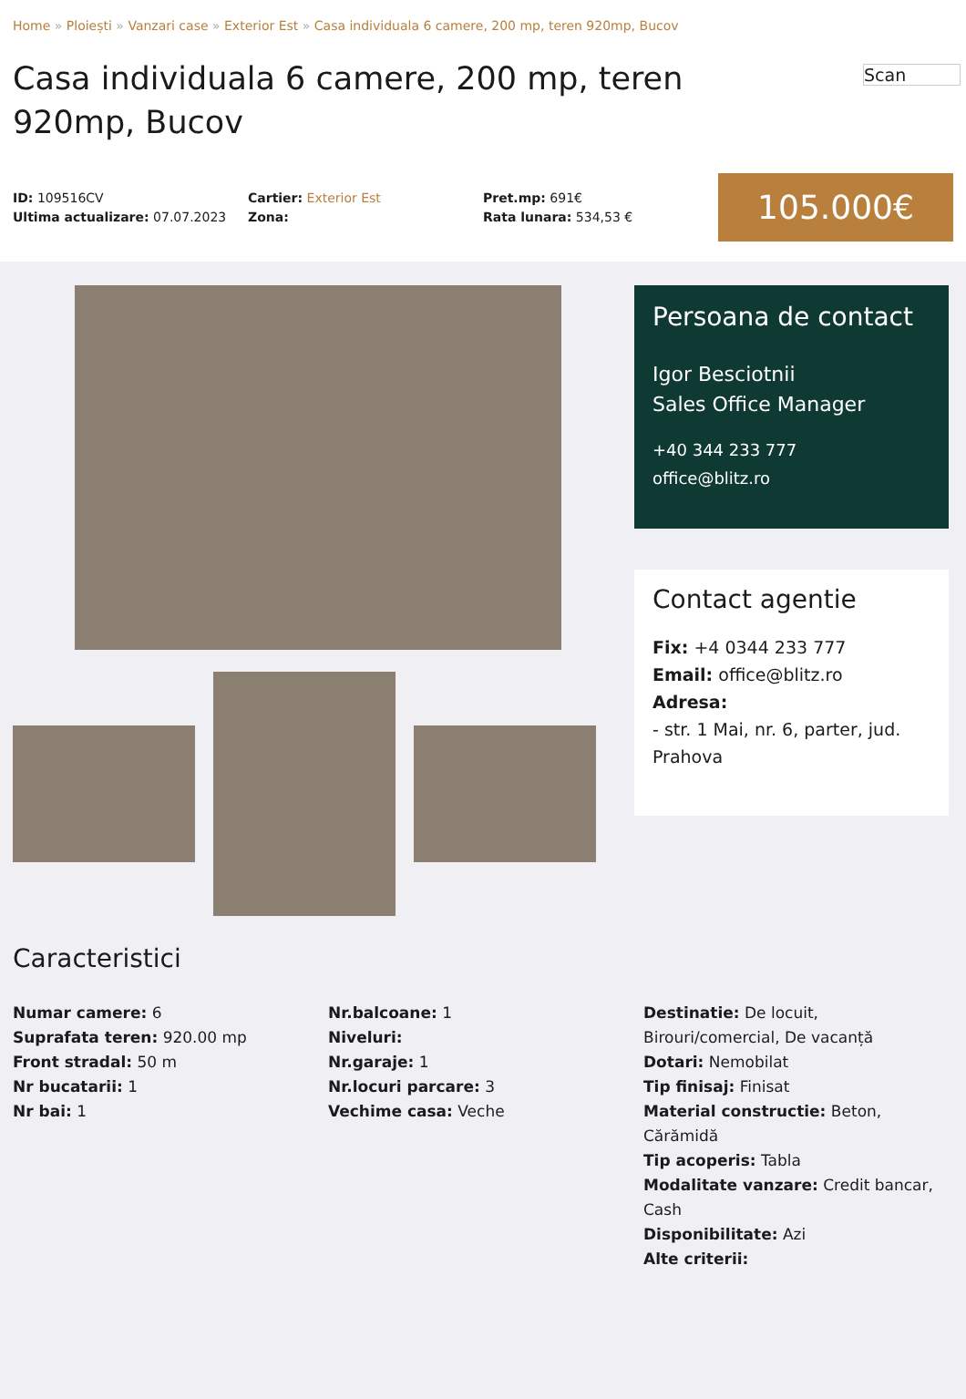Home » Ploiești » Vanzari case » Exterior Est » Casa individuala 6 camere, 200 mp, teren 920mp, Bucov
Casa individuala 6 camere, 200 mp, teren 920mp, Bucov
Scan
ID: 109516CV
Ultima actualizare: 07.07.2023
Cartier: Exterior Est
Zona:
Pret.mp: 691€
Rata lunara: 534,53 €
105.000€
Persoana de contact
Igor Besciotnii
Sales Office Manager
+40 344 233 777
office@blitz.ro
Contact agentie
Fix: +4 0344 233 777
Email: office@blitz.ro
Adresa:
- str. 1 Mai, nr. 6, parter, jud. Prahova
Caracteristici
Numar camere: 6
Suprafata teren: 920.00 mp
Front stradal: 50 m
Nr bucatarii: 1
Nr bai: 1
Nr.balcoane: 1
Niveluri:
Nr.garaje: 1
Nr.locuri parcare: 3
Vechime casa: Veche
Destinatie: De locuit, Birouri/comercial, De vacanță
Dotari: Nemobilat
Tip finisaj: Finisat
Material constructie: Beton, Cărămidă
Tip acoperis: Tabla
Modalitate vanzare: Credit bancar, Cash
Disponibilitate: Azi
Alte criterii: